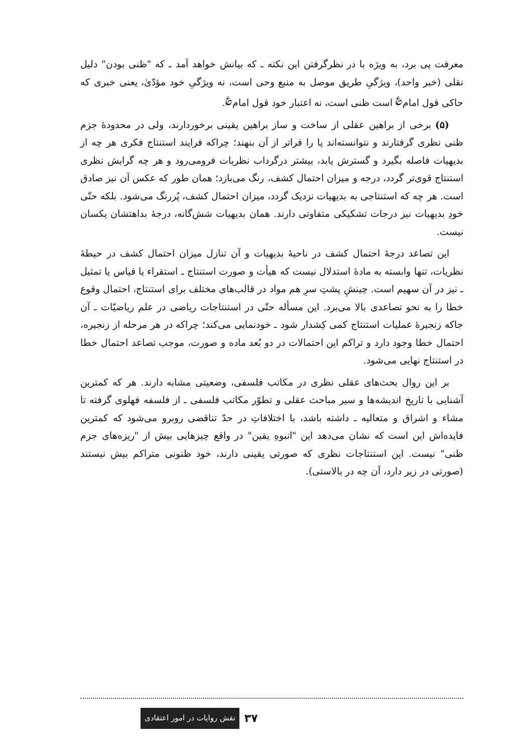معرفت پی برد، به ویژه با در نظرگرفتن این نکته ـ که بیانش خواهد آمد ـ که "ظنی بودن" دلیل نقلی (خبر واحد)، ویژگیِ طریق موصل به منبع وحی است، نه ویژگیِ خود مؤدّیٰ، یعنی خبری که حاکی قول امام<sup>؏</sup> است ظنی است، نه اعتبار خود قول امام<sup>؏</sup>.
(۵) برخی از براهین عقلی از ساخت و ساز براهین یقینی برخوردارند، ولی در محدودهٔ جزم ظنی نظری گرفتارند و نتوانسته‌اند پا را فراتر از آن بنهند؛ چراکه فرایند استنتاج فکری هر چه از بدیهیات فاصله بگیرد و گسترش یابد، بیشتر درگرداب نظریات فرومی‌رود و هر چه گرایش نظری استنتاج قوی‌تر گردد، درجه و میزان احتمال کشف، رنگ می‌بازد؛ همان طور که عکس آن نیز صادق است. هر چه که استنتاجی به بدیهیات نزدیک گردد، میزان احتمال کشف، پُررنگ می‌شود. بلکه حتّی خودِ بدیهیات نیز درجات تشکیکی متفاوتی دارند. همان بدیهیات شش‌گانه، درجهٔ بداهتشان یکسان نیست.
این تصاعد درجهٔ احتمال کشف در ناحیهٔ بدیهیات و آن تنازل میزان احتمال کشف در حیطهٔ نظریات، تنها وابسته به مادهٔ استدلال نیست که هیأت و صورت استنتاج ـ استقراء یا قیاس یا تمثیل ـ نیز در آن سهیم است. چینشِ پشتِ سرِ هم مواد در قالب‌های مختلف برای استنتاج، احتمال وقوع خطا را به نحو تصاعدی بالا می‌برد. این مسأله حتّی در استنتاجات ریاضی در علم ریاضیّات ـ آن جاکه زنجیرهٔ عملیات استنتاج کمی کِشدار شود ـ خودنمایی می‌کند؛ چراکه در هر مرحله از زنجیره، احتمال خطا وجود دارد و تراکم این احتمالات در دو بُعد ماده و صورت، موجب تصاعد احتمال خطا در استنتاج نهایی می‌شود.
بر این روال بحث‌های عقلی نظری در مکاتب فلسفی، وضعیتی مشابه دارند. هر که کمترین آشنایی با تاریخ اندیشه‌ها و سیر مباحث عقلی و تطوّر مکاتب فلسفی ـ از فلسفه فهلوی گرفته تا مشاء و اشراق و متعالیه ـ داشته باشد، با اختلافاتِ در حدّ تناقضی روبرو می‌شود که کمترین فایده‌اش این است که نشان می‌دهد این "انبوهِ یقین" در واقع چیزهایی بیش از "ریزه‌های جزم ظنی" نیست. این استنتاجات نظری که صورتی یقینی دارند، خود ظنونی متراکم بیش نیستند (صورتی در زیر دارد، آن چه در بالاستی).
نقش روایات در امور اعتقادی ۳۷